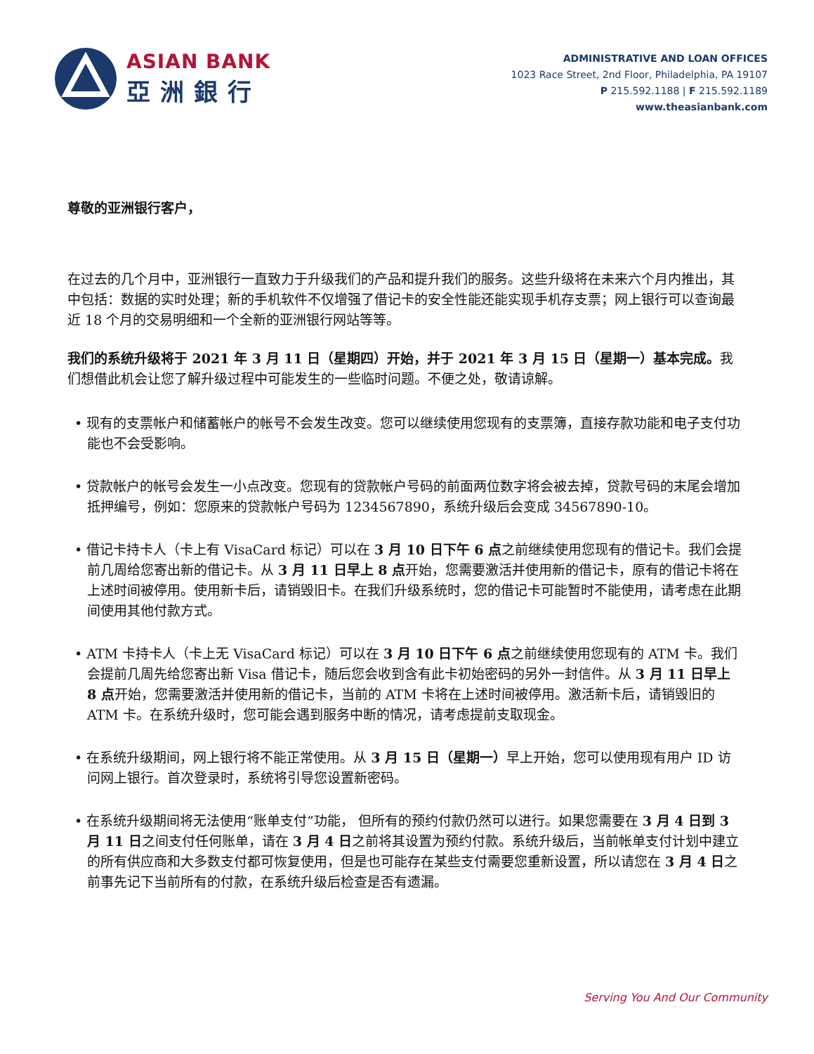ASIAN BANK
亞洲銀行
ADMINISTRATIVE AND LOAN OFFICES
1023 Race Street, 2nd Floor, Philadelphia, PA 19107
P 215.592.1188 | F 215.592.1189
www.theasianbank.com
尊敬的亚洲银行客户，
在过去的几个月中，亚洲银行一直致力于升级我们的产品和提升我们的服务。这些升级将在未来六个月内推出，其中包括：数据的实时处理；新的手机软件不仅增强了借记卡的安全性能还能实现手机存支票；网上银行可以查询最近 18 个月的交易明细和一个全新的亚洲银行网站等等。
我们的系统升级将于 2021 年 3 月 11 日（星期四）开始，并于 2021 年 3 月 15 日（星期一）基本完成。我们想借此机会让您了解升级过程中可能发生的一些临时问题。不便之处，敬请谅解。
• 现有的支票帐户和储蓄帐户的帐号不会发生改变。您可以继续使用您现有的支票簿，直接存款功能和电子支付功能也不会受影响。
• 贷款帐户的帐号会发生一小点改变。您现有的贷款帐户号码的前面两位数字将会被去掉，贷款号码的末尾会增加抵押编号，例如：您原来的贷款帐户号码为 1234567890，系统升级后会变成 34567890-10。
• 借记卡持卡人（卡上有 VisaCard 标记）可以在 3 月 10 日下午 6 点之前继续使用您现有的借记卡。我们会提前几周给您寄出新的借记卡。从 3 月 11 日早上 8 点开始，您需要激活并使用新的借记卡，原有的借记卡将在上述时间被停用。使用新卡后，请销毁旧卡。在我们升级系统时，您的借记卡可能暂时不能使用，请考虑在此期间使用其他付款方式。
• ATM 卡持卡人（卡上无 VisaCard 标记）可以在 3 月 10 日下午 6 点之前继续使用您现有的 ATM 卡。我们会提前几周先给您寄出新 Visa 借记卡，随后您会收到含有此卡初始密码的另外一封信件。从 3 月 11 日早上 8 点开始，您需要激活并使用新的借记卡，当前的 ATM 卡将在上述时间被停用。激活新卡后，请销毁旧的 ATM 卡。在系统升级时，您可能会遇到服务中断的情况，请考虑提前支取现金。
• 在系统升级期间，网上银行将不能正常使用。从 3 月 15 日（星期一）早上开始，您可以使用现有用户 ID 访问网上银行。首次登录时，系统将引导您设置新密码。
• 在系统升级期间将无法使用“账单支付”功能， 但所有的预约付款仍然可以进行。如果您需要在 3 月 4 日到 3 月 11 日之间支付任何账单，请在 3 月 4 日之前将其设置为预约付款。系统升级后，当前帐单支付计划中建立的所有供应商和大多数支付都可恢复使用，但是也可能存在某些支付需要您重新设置，所以请您在 3 月 4 日之前事先记下当前所有的付款，在系统升级后检查是否有遗漏。
Serving You And Our Community